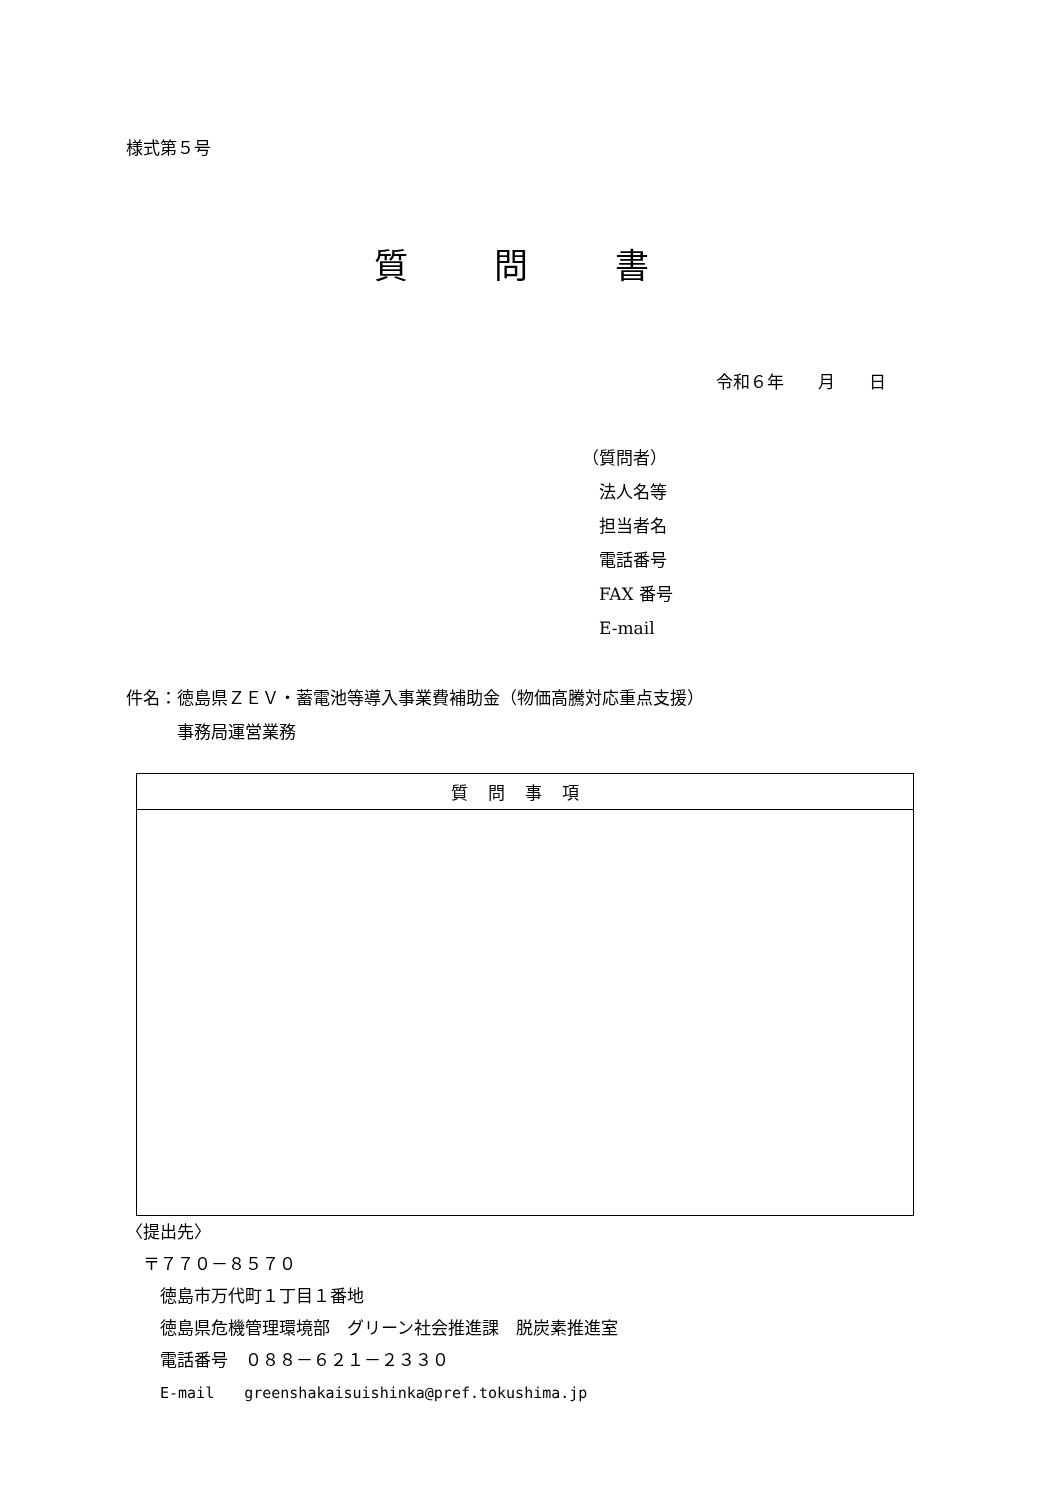様式第５号
質 問 書
令和６年　　月　　日
（質問者）
　法人名等
　担当者名
　電話番号
　FAX 番号
　E-mail
件名：徳島県ＺＥＶ・蓄電池等導入事業費補助金（物価高騰対応重点支援）
　　　事務局運営業務
| 質問事項 |
| --- |
〈提出先〉
　〒７７０－８５７０
　　徳島市万代町１丁目１番地
　　徳島県危機管理環境部　グリーン社会推進課　脱炭素推進室
　　電話番号　０８８－６２１－２３３０
　　E-mail　　greenshakaisuishinka@pref.tokushima.jp